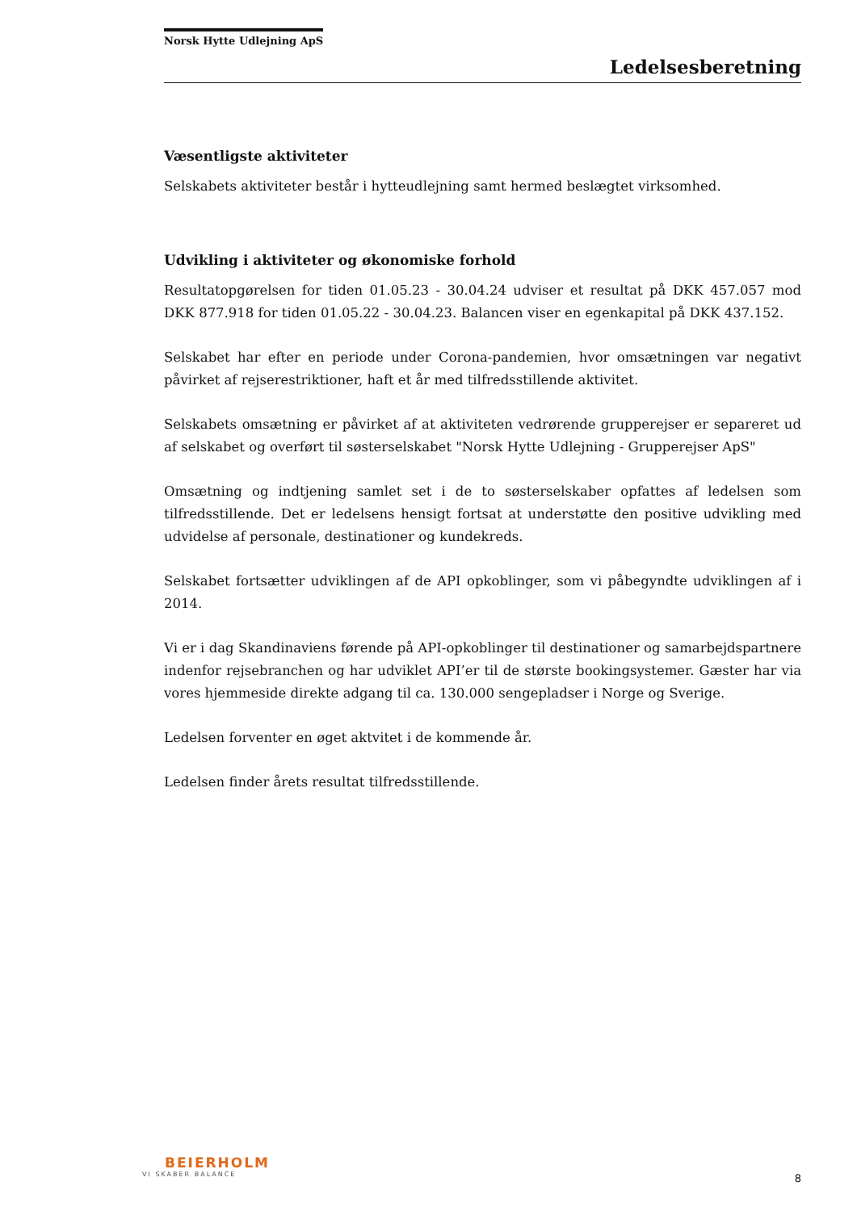Norsk Hytte Udlejning ApS
Ledelsesberetning
Væsentligste aktiviteter
Selskabets aktiviteter består i hytteudlejning samt hermed beslægtet virksomhed.
Udvikling i aktiviteter og økonomiske forhold
Resultatopgørelsen for tiden 01.05.23 - 30.04.24 udviser et resultat på DKK 457.057 mod DKK 877.918 for tiden 01.05.22 - 30.04.23. Balancen viser en egenkapital på DKK 437.152.
Selskabet har efter en periode under Corona-pandemien, hvor omsætningen var negativt påvirket af rejserestriktioner, haft et år med tilfredsstillende aktivitet.
Selskabets omsætning er påvirket af at aktiviteten vedrørende grupperejser er separeret ud af selskabet og overført til søsterselskabet "Norsk Hytte Udlejning - Grupperejser ApS"
Omsætning og indtjening samlet set i de to søsterselskaber opfattes af ledelsen som tilfredsstillende. Det er ledelsens hensigt fortsat at understøtte den positive udvikling med udvidelse af personale, destinationer og kundekreds.
Selskabet fortsætter udviklingen af de API opkoblinger, som vi påbegyndte udviklingen af i 2014.
Vi er i dag Skandinaviens førende på API-opkoblinger til destinationer og samarbejdspartnere indenfor rejsebranchen og har udviklet API’er til de største bookingsystemer. Gæster har via vores hjemmeside direkte adgang til ca. 130.000 sengepladser i Norge og Sverige.
Ledelsen forventer en øget aktvitet i de kommende år.
Ledelsen finder årets resultat tilfredsstillende.
BEIERHOLM
VI SKABER BALANCE
8